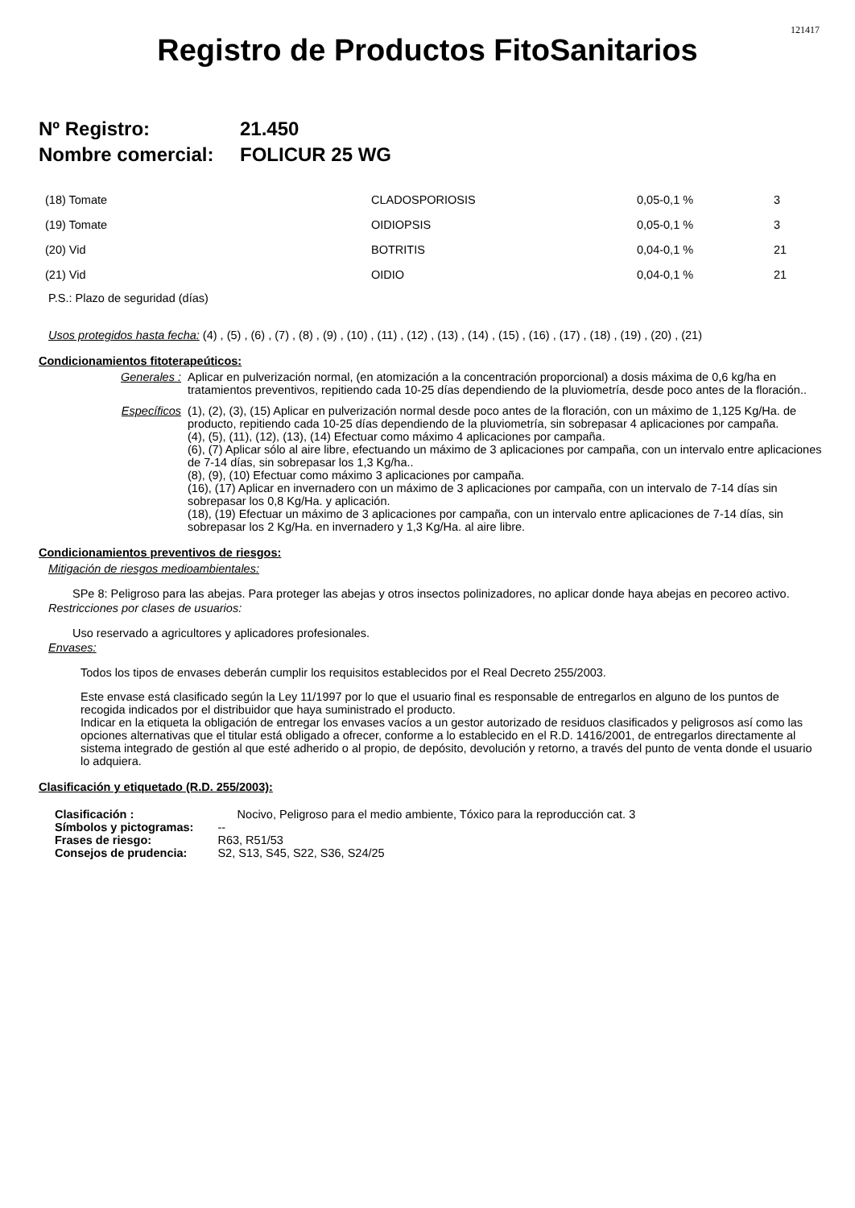121417
Registro de Productos FitoSanitarios
Nº Registro: 21.450
Nombre comercial: FOLICUR 25 WG
| (18) Tomate | CLADOSPORIOSIS | 0,05-0,1 % | 3 |
| (19) Tomate | OIDIOPSIS | 0,05-0,1 % | 3 |
| (20) Vid | BOTRITIS | 0,04-0,1 % | 21 |
| (21) Vid | OIDIO | 0,04-0,1 % | 21 |
P.S.: Plazo de seguridad (días)
Usos protegidos hasta fecha: (4) , (5) , (6) , (7) , (8) , (9) , (10) , (11) , (12) , (13) , (14) , (15) , (16) , (17) , (18) , (19) , (20) , (21)
Condicionamientos fitoterapeúticos:
Generales : Aplicar en pulverización normal, (en atomización a la concentración proporcional) a dosis máxima de 0,6 kg/ha en tratamientos preventivos, repitiendo cada 10-25 días dependiendo de la pluviometría, desde poco antes de la floración..
Específicos (1), (2), (3), (15) Aplicar en pulverización normal desde poco antes de la floración, con un máximo de 1,125 Kg/Ha. de producto, repitiendo cada 10-25 días dependiendo de la pluviometría, sin sobrepasar 4 aplicaciones por campaña.
(4), (5), (11), (12), (13), (14) Efectuar como máximo 4 aplicaciones por campaña.
(6), (7) Aplicar sólo al aire libre, efectuando un máximo de 3 aplicaciones por campaña, con un intervalo entre aplicaciones de 7-14 días, sin sobrepasar los 1,3 Kg/ha..
(8), (9), (10) Efectuar como máximo 3 aplicaciones por campaña.
(16), (17) Aplicar en invernadero con un máximo de 3 aplicaciones por campaña, con un intervalo de 7-14 días sin sobrepasar los 0,8 Kg/Ha. y aplicación.
(18), (19) Efectuar un máximo de 3 aplicaciones por campaña, con un intervalo entre aplicaciones de 7-14 días, sin sobrepasar los 2 Kg/Ha. en invernadero y 1,3 Kg/Ha. al aire libre.
Condicionamientos preventivos de riesgos:
Mitigación de riesgos medioambientales:
SPe 8: Peligroso para las abejas. Para proteger las abejas y otros insectos polinizadores, no aplicar donde haya abejas en pecoreo activo.
Restricciones por clases de usuarios:
Uso reservado a agricultores y aplicadores profesionales.
Envases:
Todos los tipos de envases deberán cumplir los requisitos establecidos por el Real Decreto 255/2003.
Este envase está clasificado según la Ley 11/1997 por lo que el usuario final es responsable de entregarlos en alguno de los puntos de recogida indicados por el distribuidor que haya suministrado el producto.
Indicar en la etiqueta la obligación de entregar los envases vacíos a un gestor autorizado de residuos clasificados y peligrosos así como las opciones alternativas que el titular está obligado a ofrecer, conforme a lo establecido en el R.D. 1416/2001, de entregarlos directamente al sistema integrado de gestión al que esté adherido o al propio, de depósito, devolución y retorno, a través del punto de venta donde el usuario lo adquiera.
Clasificación y etiquetado (R.D. 255/2003):
| Clasificación : | Nocivo, Peligroso para el medio ambiente, Tóxico para la reproducción cat. 3 |
| Símbolos y pictogramas: | -- |
| Frases de riesgo: | R63, R51/53 |
| Consejos de prudencia: | S2, S13, S45, S22, S36, S24/25 |